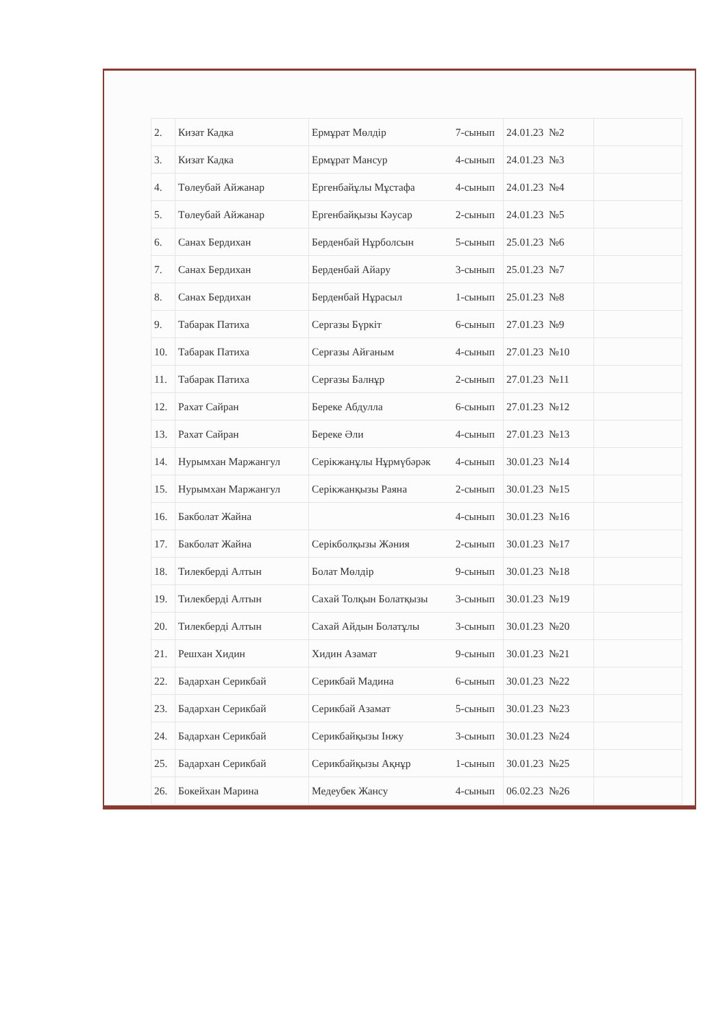| 2. | Кизат Кадка | Ермұрат Мөлдір 7-сынып | 24.01.23 №2 | |
| 3. | Кизат Кадка | Ермұрат Мансур 4-сынып | 24.01.23 №3 | |
| 4. | Төлеубай Айжанар | Ергенбайұлы Мұстафа 4-сынып | 24.01.23 №4 | |
| 5. | Төлеубай Айжанар | Ергенбайқызы Кәусар 2-сынып | 24.01.23 №5 | |
| 6. | Санах Бердихан | Берденбай Нұрболсын 5-сынып | 25.01.23 №6 | |
| 7. | Санах Бердихан | Берденбай Айару 3-сынып | 25.01.23 №7 | |
| 8. | Санах Бердихан | Берденбай Нұрасыл 1-сынып | 25.01.23 №8 | |
| 9. | Табарак Патиха | Сергазы Бүркіт 6-сынып | 27.01.23 №9 | |
| 10. | Табарак Патиха | Серғазы Айғаным 4-сынып | 27.01.23 №10 | |
| 11. | Табарак Патиха | Серғазы Балнұр 2-сынып | 27.01.23 №11 | |
| 12. | Рахат Сайран | Береке Абдулла 6-сынып | 27.01.23 №12 | |
| 13. | Рахат Сайран | Береке Әли 4-сынып | 27.01.23 №13 | |
| 14. | Нурымхан Маржангул | Серікжанұлы Нұрмүбәрәк 4-сынып | 30.01.23 №14 | |
| 15. | Нурымхан Маржангул | Серікжанқызы Раяна 2-сынып | 30.01.23 №15 | |
| 16. | Бакболат Жайна | 4-сынып | 30.01.23 №16 | |
| 17. | Бакболат Жайна | Серікболқызы Жәния 2-сынып | 30.01.23 №17 | |
| 18. | Тилекберді Алтын | Болат Мөлдір 9-сынып | 30.01.23 №18 | |
| 19. | Тилекберді Алтын | Сахай Толқын Болатқызы 3-сынып | 30.01.23 №19 | |
| 20. | Тилекберді Алтын | Сахай Айдын Болатұлы 3-сынып | 30.01.23 №20 | |
| 21. | Решхан Хидин | Хидин Азамат 9-сынып | 30.01.23 №21 | |
| 22. | Бадархан Серикбай | Серикбай Мадина 6-сынып | 30.01.23 №22 | |
| 23. | Бадархан Серикбай | Серикбай Азамат 5-сынып | 30.01.23 №23 | |
| 24. | Бадархан Серикбай | Серикбайқызы Інжу 3-сынып | 30.01.23 №24 | |
| 25. | Бадархан Серикбай | Серикбайқызы Ақнұр 1-сынып | 30.01.23 №25 | |
| 26. | Бокейхан Марина | Медеубек Жансу 4-сынып | 06.02.23 №26 | |